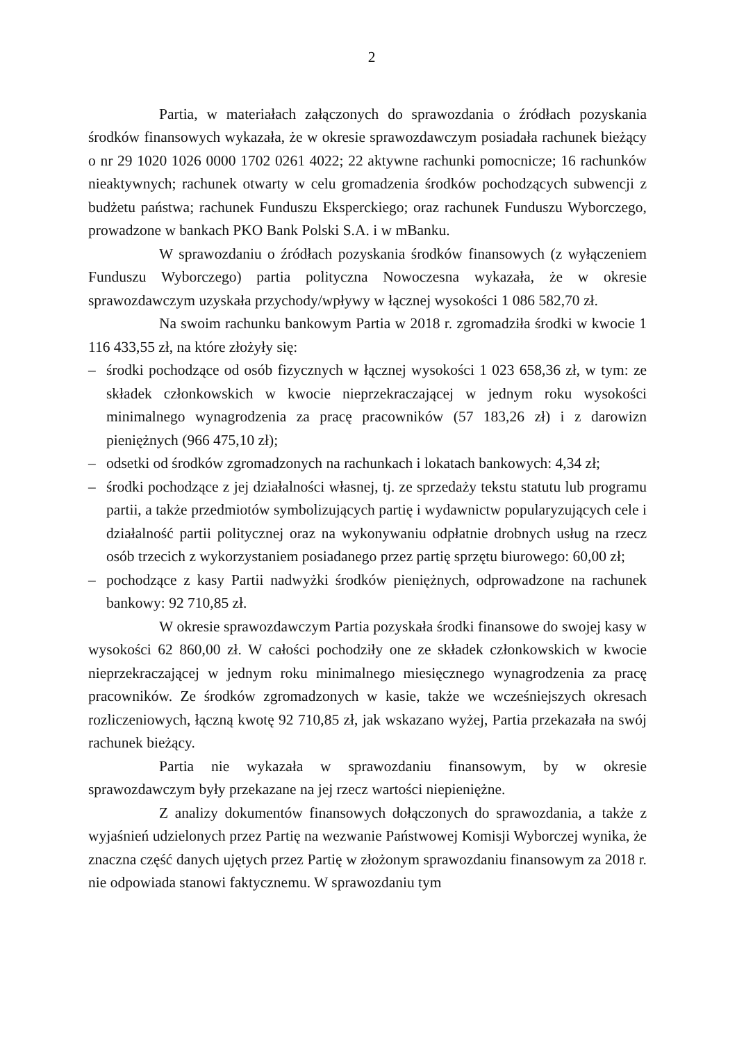2
Partia, w materiałach załączonych do sprawozdania o źródłach pozyskania środków finansowych wykazała, że w okresie sprawozdawczym posiadała rachunek bieżący o nr 29 1020 1026 0000 1702 0261 4022; 22 aktywne rachunki pomocnicze; 16 rachunków nieaktywnych; rachunek otwarty w celu gromadzenia środków pochodzących subwencji z budżetu państwa; rachunek Funduszu Eksperckiego; oraz rachunek Funduszu Wyborczego, prowadzone w bankach PKO Bank Polski S.A. i w mBanku.
W sprawozdaniu o źródłach pozyskania środków finansowych (z wyłączeniem Funduszu Wyborczego) partia polityczna Nowoczesna wykazała, że w okresie sprawozdawczym uzyskała przychody/wpływy w łącznej wysokości 1 086 582,70 zł.
Na swoim rachunku bankowym Partia w 2018 r. zgromadziła środki w kwocie 1 116 433,55 zł, na które złożyły się:
– środki pochodzące od osób fizycznych w łącznej wysokości 1 023 658,36 zł, w tym: ze składek członkowskich w kwocie nieprzekraczającej w jednym roku wysokości minimalnego wynagrodzenia za pracę pracowników (57 183,26 zł) i z darowizn pieniężnych (966 475,10 zł);
– odsetki od środków zgromadzonych na rachunkach i lokatach bankowych: 4,34 zł;
– środki pochodzące z jej działalności własnej, tj. ze sprzedaży tekstu statutu lub programu partii, a także przedmiotów symbolizujących partię i wydawnictw popularyzujących cele i działalność partii politycznej oraz na wykonywaniu odpłatnie drobnych usług na rzecz osób trzecich z wykorzystaniem posiadanego przez partię sprzętu biurowego: 60,00 zł;
– pochodzące z kasy Partii nadwyżki środków pieniężnych, odprowadzone na rachunek bankowy: 92 710,85 zł.
W okresie sprawozdawczym Partia pozyskała środki finansowe do swojej kasy w wysokości 62 860,00 zł. W całości pochodziły one ze składek członkowskich w kwocie nieprzekraczającej w jednym roku minimalnego miesięcznego wynagrodzenia za pracę pracowników. Ze środków zgromadzonych w kasie, także we wcześniejszych okresach rozliczeniowych, łączną kwotę 92 710,85 zł, jak wskazano wyżej, Partia przekazała na swój rachunek bieżący.
Partia nie wykazała w sprawozdaniu finansowym, by w okresie sprawozdawczym były przekazane na jej rzecz wartości niepieniężne.
Z analizy dokumentów finansowych dołączonych do sprawozdania, a także z wyjaśnień udzielonych przez Partię na wezwanie Państwowej Komisji Wyborczej wynika, że znaczna część danych ujętych przez Partię w złożonym sprawozdaniu finansowym za 2018 r. nie odpowiada stanowi faktycznemu. W sprawozdaniu tym